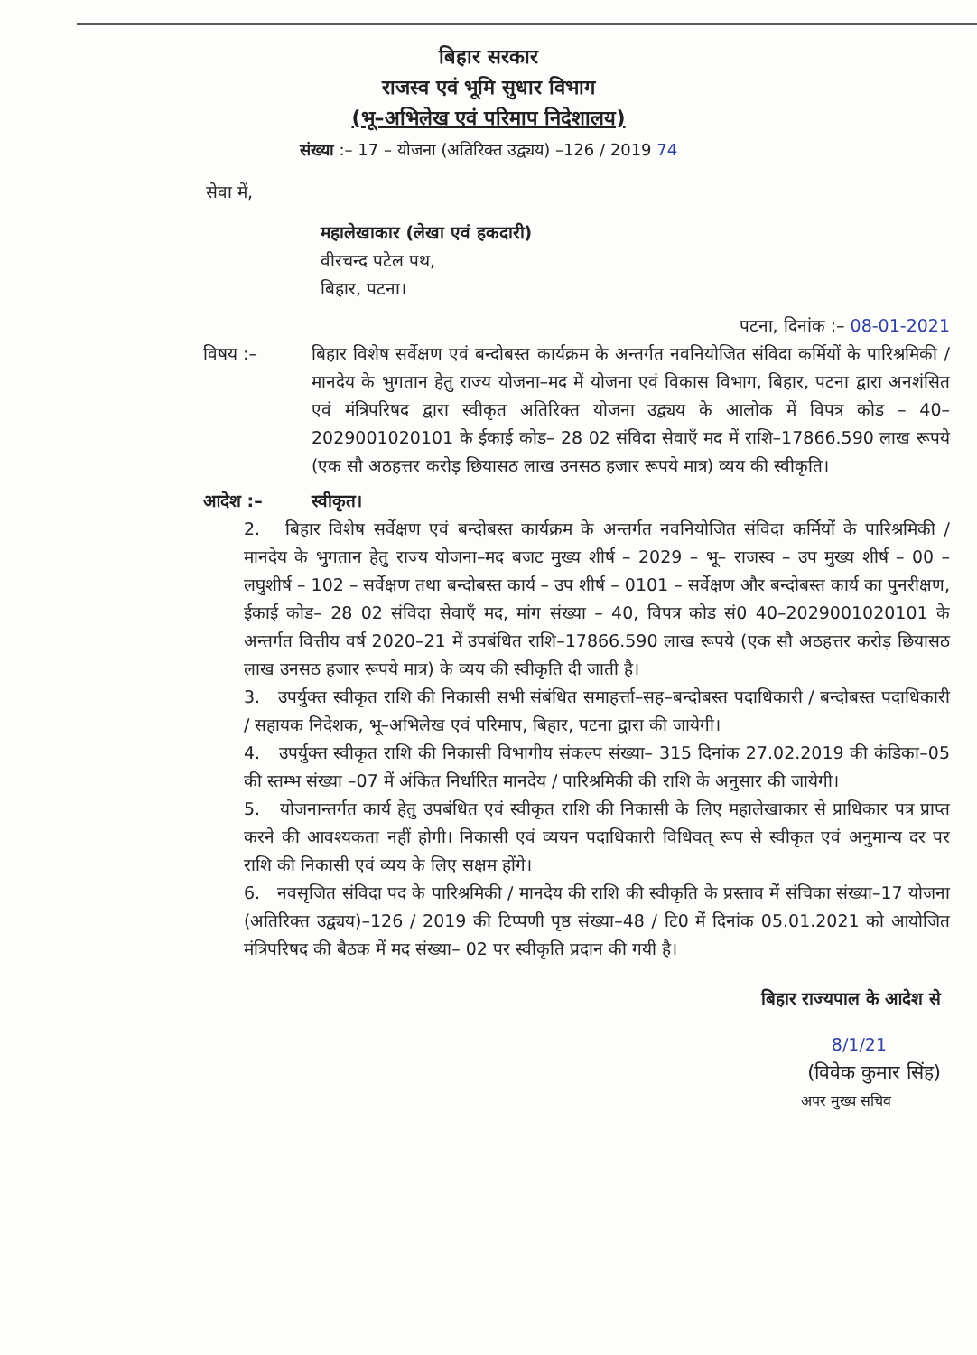बिहार सरकार
राजस्व एवं भूमि सुधार विभाग
(भू–अभिलेख एवं परिमाप निदेशालय)
संख्या :– 17 – योजना (अतिरिक्त उद्व्यय) –126 / 2019 74
सेवा में,
महालेखाकार (लेखा एवं हकदारी)
वीरचन्द पटेल पथ,
बिहार, पटना।
पटना, दिनांक :– 08-01-2021
विषय :– बिहार विशेष सर्वेक्षण एवं बन्दोबस्त कार्यक्रम के अन्तर्गत नवनियोजित संविदा कर्मियों के पारिश्रमिकी / मानदेय के भुगतान हेतु राज्य योजना–मद में योजना एवं विकास विभाग, बिहार, पटना द्वारा अनशंसित एवं मंत्रिपरिषद द्वारा स्वीकृत अतिरिक्त योजना उद्व्यय के आलोक में विपत्र कोड – 40–2029001020101 के ईकाई कोड– 28 02 संविदा सेवाएँ मद में राशि–17866.590 लाख रूपये (एक सौ अठहत्तर करोड़ छियासठ लाख उनसठ हजार रूपये मात्र) व्यय की स्वीकृति।
आदेश :– स्वीकृत।
2. बिहार विशेष सर्वेक्षण एवं बन्दोबस्त कार्यक्रम के अन्तर्गत नवनियोजित संविदा कर्मियों के पारिश्रमिकी / मानदेय के भुगतान हेतु राज्य योजना–मद बजट मुख्य शीर्ष – 2029 – भू– राजस्व – उप मुख्य शीर्ष – 00 –लघुशीर्ष – 102 – सर्वेक्षण तथा बन्दोबस्त कार्य – उप शीर्ष – 0101 – सर्वेक्षण और बन्दोबस्त कार्य का पुनरीक्षण, ईकाई कोड– 28 02 संविदा सेवाएँ मद, मांग संख्या – 40, विपत्र कोड सं0 40–2029001020101 के अन्तर्गत वित्तीय वर्ष 2020–21 में उपबंधित राशि–17866.590 लाख रूपये (एक सौ अठहत्तर करोड़ छियासठ लाख उनसठ हजार रूपये मात्र) के व्यय की स्वीकृति दी जाती है।
3. उपर्युक्त स्वीकृत राशि की निकासी सभी संबंधित समाहर्त्ता–सह–बन्दोबस्त पदाधिकारी / बन्दोबस्त पदाधिकारी / सहायक निदेशक, भू–अभिलेख एवं परिमाप, बिहार, पटना द्वारा की जायेगी।
4. उपर्युक्त स्वीकृत राशि की निकासी विभागीय संकल्प संख्या– 315 दिनांक 27.02.2019 की कंडिका–05 की स्तम्भ संख्या –07 में अंकित निर्धारित मानदेय / पारिश्रमिकी की राशि के अनुसार की जायेगी।
5. योजनान्तर्गत कार्य हेतु उपबंधित एवं स्वीकृत राशि की निकासी के लिए महालेखाकार से प्राधिकार पत्र प्राप्त करने की आवश्यकता नहीं होगी। निकासी एवं व्ययन पदाधिकारी विधिवत् रूप से स्वीकृत एवं अनुमान्य दर पर राशि की निकासी एवं व्यय के लिए सक्षम होंगे।
6. नवसृजित संविदा पद के पारिश्रमिकी / मानदेय की राशि की स्वीकृति के प्रस्ताव में संचिका संख्या–17 योजना (अतिरिक्त उद्व्यय)–126 / 2019 की टिप्पणी पृष्ठ संख्या–48 / टि0 में दिनांक 05.01.2021 को आयोजित मंत्रिपरिषद की बैठक में मद संख्या– 02 पर स्वीकृति प्रदान की गयी है।
बिहार राज्यपाल के आदेश से
8/1/21
(विवेक कुमार सिंह)
अपर मुख्य सचिव